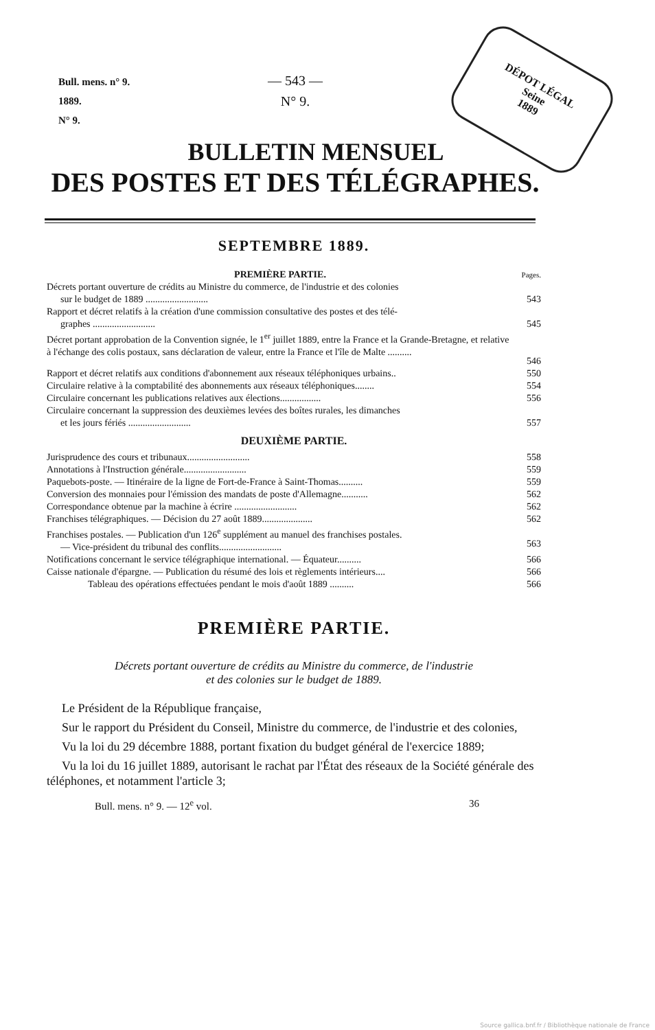Bull. mens. n° 9.
1889.
N° 9.
— 543 —
N° 9.
DÉPOT LÉGAL
Seine
1889
BULLETIN MENSUEL
DES POSTES ET DES TÉLÉGRAPHES.
SEPTEMBRE 1889.
PREMIÈRE PARTIE. Pages.
Décrets portant ouverture de crédits au Ministre du commerce, de l'industrie et des colonies
sur le budget de 1889 ..........................
543
Rapport et décret relatifs à la création d'une commission consultative des postes et des télé-
graphes ..........................
545
Décret portant approbation de la Convention signée, le 1<sup>er</sup> juillet 1889, entre la France et la Grande-Bretagne, et relative à l'échange des colis postaux, sans déclaration de valeur, entre la France et l'île de Malte ..........
546
Rapport et décret relatifs aux conditions d'abonnement aux réseaux téléphoniques urbains.. 550
Circulaire relative à la comptabilité des abonnements aux réseaux téléphoniques........ 554
Circulaire concernant les publications relatives aux élections................. 556
Circulaire concernant la suppression des deuxièmes levées des boîtes rurales, les dimanches
et les jours fériés ..........................
557
DEUXIÈME PARTIE.
Jurisprudence des cours et tribunaux.......................... 558
Annotations à l'Instruction générale.......................... 559
Paquebots-poste. — Itinéraire de la ligne de Fort-de-France à Saint-Thomas.......... 559
Conversion des monnaies pour l'émission des mandats de poste d'Allemagne........... 562
Correspondance obtenue par la machine à écrire .......................... 562
Franchises télégraphiques. — Décision du 27 août 1889..................... 562
Franchises postales. — Publication d'un 126<sup>e</sup> supplément au manuel des franchises postales.
— Vice-président du tribunal des conflits..........................
563
Notifications concernant le service télégraphique international. — Équateur.......... 566
Caisse nationale d'épargne. — Publication du résumé des lois et règlements intérieurs.... 566
Tableau des opérations effectuées pendant le mois d'août 1889 .......... 566
PREMIÈRE PARTIE.
Décrets portant ouverture de crédits au Ministre du commerce, de l'industrie
et des colonies sur le budget de 1889.
Le Président de la République française,
Sur le rapport du Président du Conseil, Ministre du commerce, de l'industrie et des colonies,
Vu la loi du 29 décembre 1888, portant fixation du budget général de l'exercice 1889;
Vu la loi du 16 juillet 1889, autorisant le rachat par l'État des réseaux de la Société générale des téléphones, et notamment l'article 3;
Bull. mens. n° 9. — 12<sup>e</sup> vol. 36
Source gallica.bnf.fr / Bibliothèque nationale de France